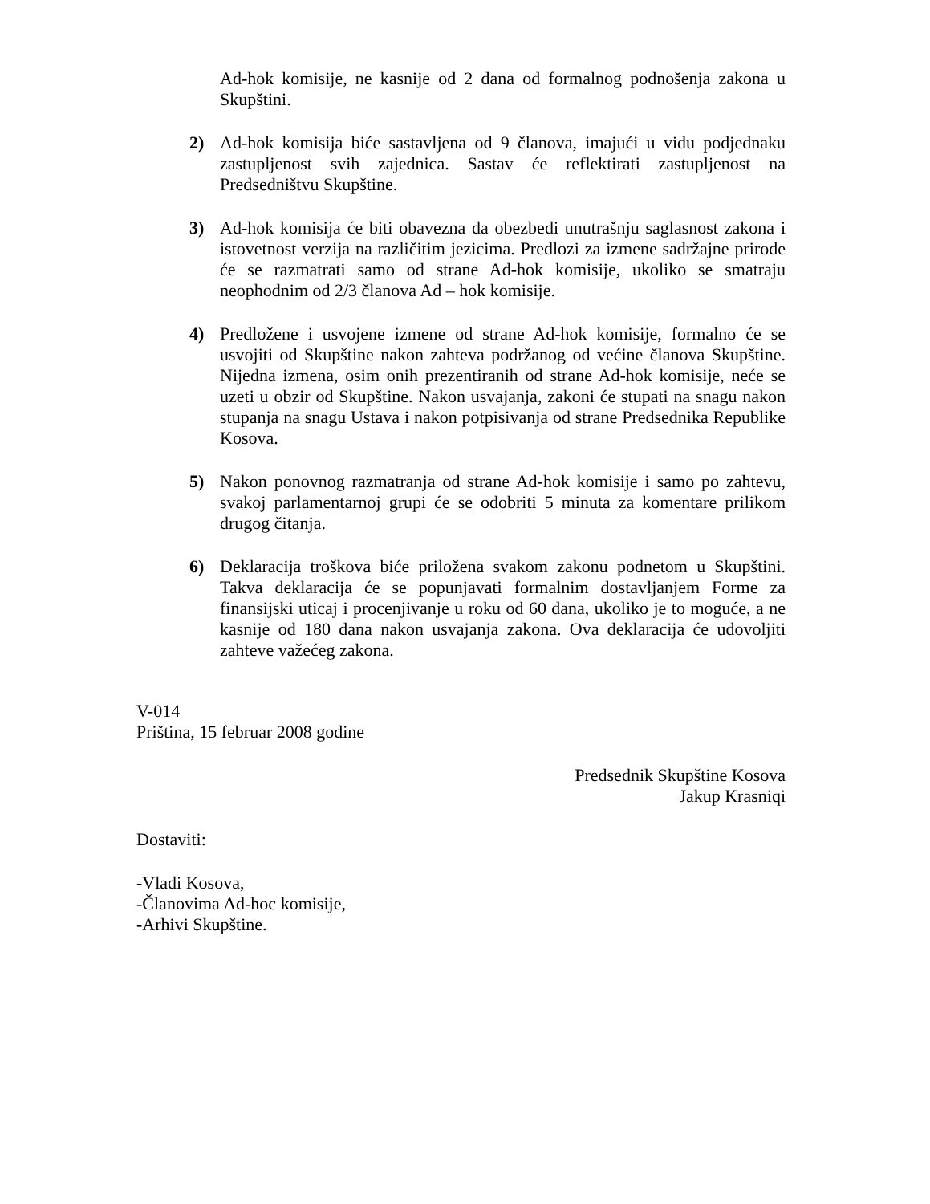Ad-hok komisije, ne kasnije od 2 dana od formalnog podnošenja zakona u Skupštini.
2) Ad-hok komisija biće sastavljena od 9 članova, imajući u vidu podjednaku zastupljenost svih zajednica. Sastav će reflektirati zastupljenost na Predsedništvu Skupštine.
3) Ad-hok komisija će biti obavezna da obezbedi unutrašnju saglasnost zakona i istovetnost verzija na različitim jezicima. Predlozi za izmene sadržajne prirode će se razmatrati samo od strane Ad-hok komisije, ukoliko se smatraju neophodnim od 2/3 članova Ad – hok komisije.
4) Predložene i usvojene izmene od strane Ad-hok komisije, formalno će se usvojiti od Skupštine nakon zahteva podržanog od većine članova Skupštine. Nijedna izmena, osim onih prezentiranih od strane Ad-hok komisije, neće se uzeti u obzir od Skupštine. Nakon usvajanja, zakoni će stupati na snagu nakon stupanja na snagu Ustava i nakon potpisivanja od strane Predsednika Republike Kosova.
5) Nakon ponovnog razmatranja od strane Ad-hok komisije i samo po zahtevu, svakoj parlamentarnoj grupi će se odobriti 5 minuta za komentare prilikom drugog čitanja.
6) Deklaracija troškova biće priložena svakom zakonu podnetom u Skupštini. Takva deklaracija će se popunjavati formalnim dostavljanjem Forme za finansijski uticaj i procenjivanje u roku od 60 dana, ukoliko je to moguće, a ne kasnije od 180 dana nakon usvajanja zakona. Ova deklaracija će udovoljiti zahteve važećeg zakona.
V-014
Priština, 15 februar 2008 godine
Predsednik Skupštine Kosova
Jakup Krasniqi
Dostaviti:
-Vladi Kosova,
-Članovima Ad-hoc komisije,
-Arhivi Skupštine.